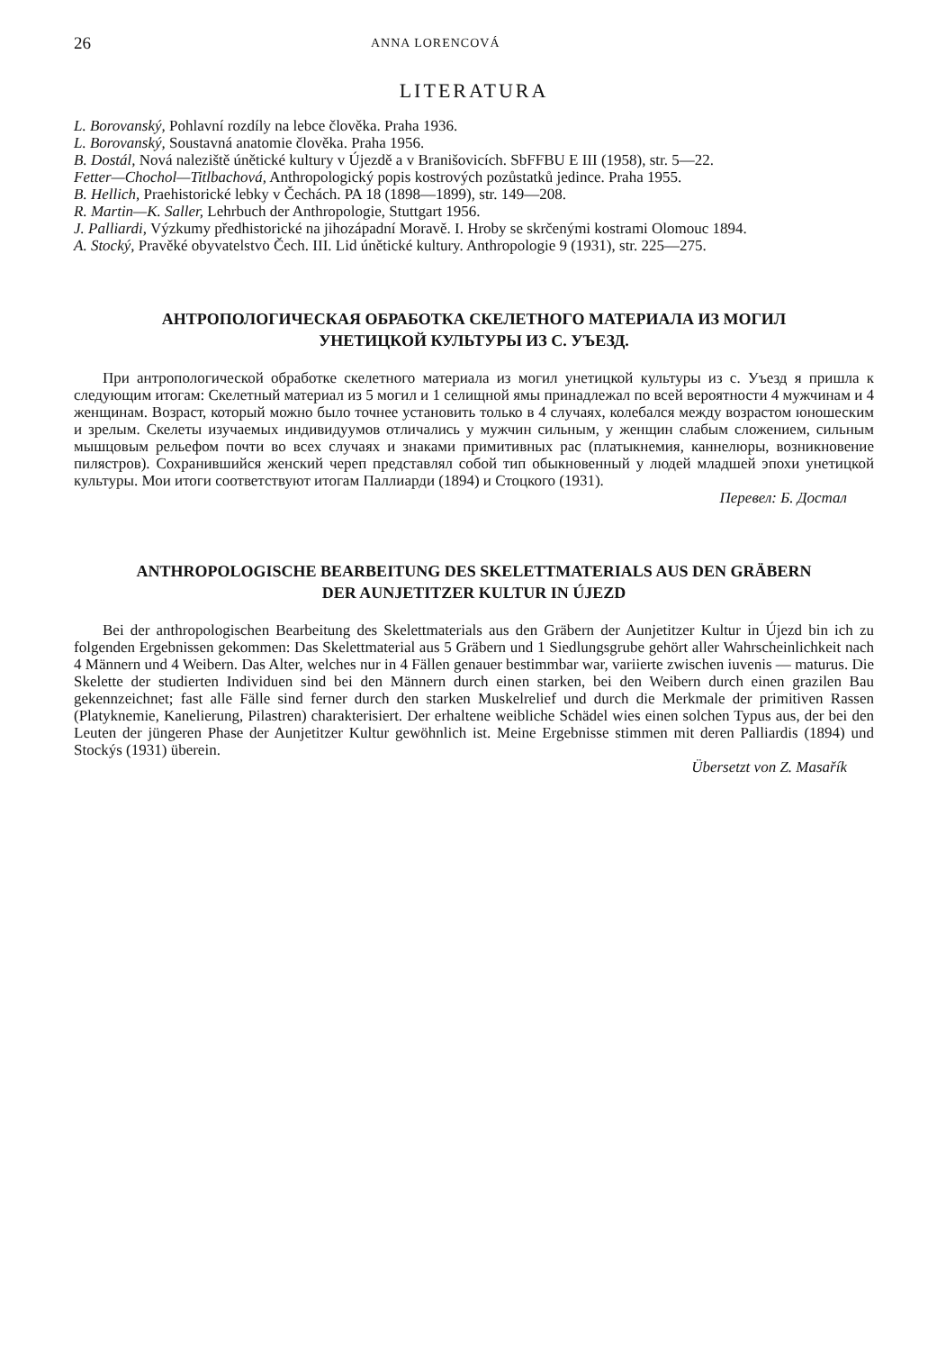26 ANNA LORENCOVÁ
LITERATURA
L. Borovanský, Pohlavní rozdíly na lebce člověka. Praha 1936.
L. Borovanský, Soustavná anatomie člověka. Praha 1956.
B. Dostál, Nová naleziště únětické kultury v Újezdě a v Branišovicích. SbFFBU E III (1958), str. 5—22.
Fetter—Chochol—Titlbachová, Anthropologický popis kostrových pozůstatků jedince. Praha 1955.
B. Hellich, Praehistorické lebky v Čechách. PA 18 (1898—1899), str. 149—208.
R. Martin—K. Saller, Lehrbuch der Anthropologie, Stuttgart 1956.
J. Palliardi, Výzkumy předhistorické na jihozápadní Moravě. I. Hroby se skrčenými kostrami Olomouc 1894.
A. Stocký, Pravěké obyvatelstvo Čech. III. Lid únětické kultury. Anthropologie 9 (1931), str. 225—275.
АНТРОПОЛОГИЧЕСКАЯ ОБРАБОТКА СКЕЛЕТНОГО МАТЕРИАЛА ИЗ МОГИЛ
УНЕТИЦКОЙ КУЛЬТУРЫ ИЗ С. УЪЕЗД.
При антропологической обработке скелетного материала из могил унетицкой культуры из с. Уъезд я пришла к следующим итогам: Скелетный материал из 5 могил и 1 селищной ямы принадлежал по всей вероятности 4 мужчинам и 4 женщинам. Возраст, который можно было точнее установить только в 4 случаях, колебался между возрастом юношеским и зрелым. Скелеты изучаемых индивидуумов отличались у мужчин сильным, у женщин слабым сложением, сильным мышцовым рельефом почти во всех случаях и знаками примитивных рас (платыкнемия, каннелюры, возникновение пилястров). Сохранившийся женский череп представлял собой тип обыкновенный у людей младшей эпохи унетицкой культуры. Мои итоги соответствуют итогам Паллиарди (1894) и Стоцкого (1931).
Перевел: Б. Достал
ANTHROPOLOGISCHE BEARBEITUNG DES SKELETTMATERIALS AUS DEN GRÄBERN
DER AUNJETITZER KULTUR IN ÚJEZD
Bei der anthropologischen Bearbeitung des Skelettmaterials aus den Gräbern der Aunjetitzer Kultur in Újezd bin ich zu folgenden Ergebnissen gekommen: Das Skelettmaterial aus 5 Gräbern und 1 Siedlungsgrube gehört aller Wahrscheinlichkeit nach 4 Männern und 4 Weibern. Das Alter, welches nur in 4 Fällen genauer bestimmbar war, variierte zwischen iuvenis — maturus. Die Skelette der studierten Individuen sind bei den Männern durch einen starken, bei den Weibern durch einen grazilen Bau gekennzeichnet; fast alle Fälle sind ferner durch den starken Muskelrelief und durch die Merkmale der primitiven Rassen (Platyknemie, Kanelierung, Pilastren) charakterisiert. Der erhaltene weibliche Schädel wies einen solchen Typus aus, der bei den Leuten der jüngeren Phase der Aunjetitzer Kultur gewöhnlich ist. Meine Ergebnisse stimmen mit deren Palliardis (1894) und Stockýs (1931) überein.
Übersetzt von Z. Masařík